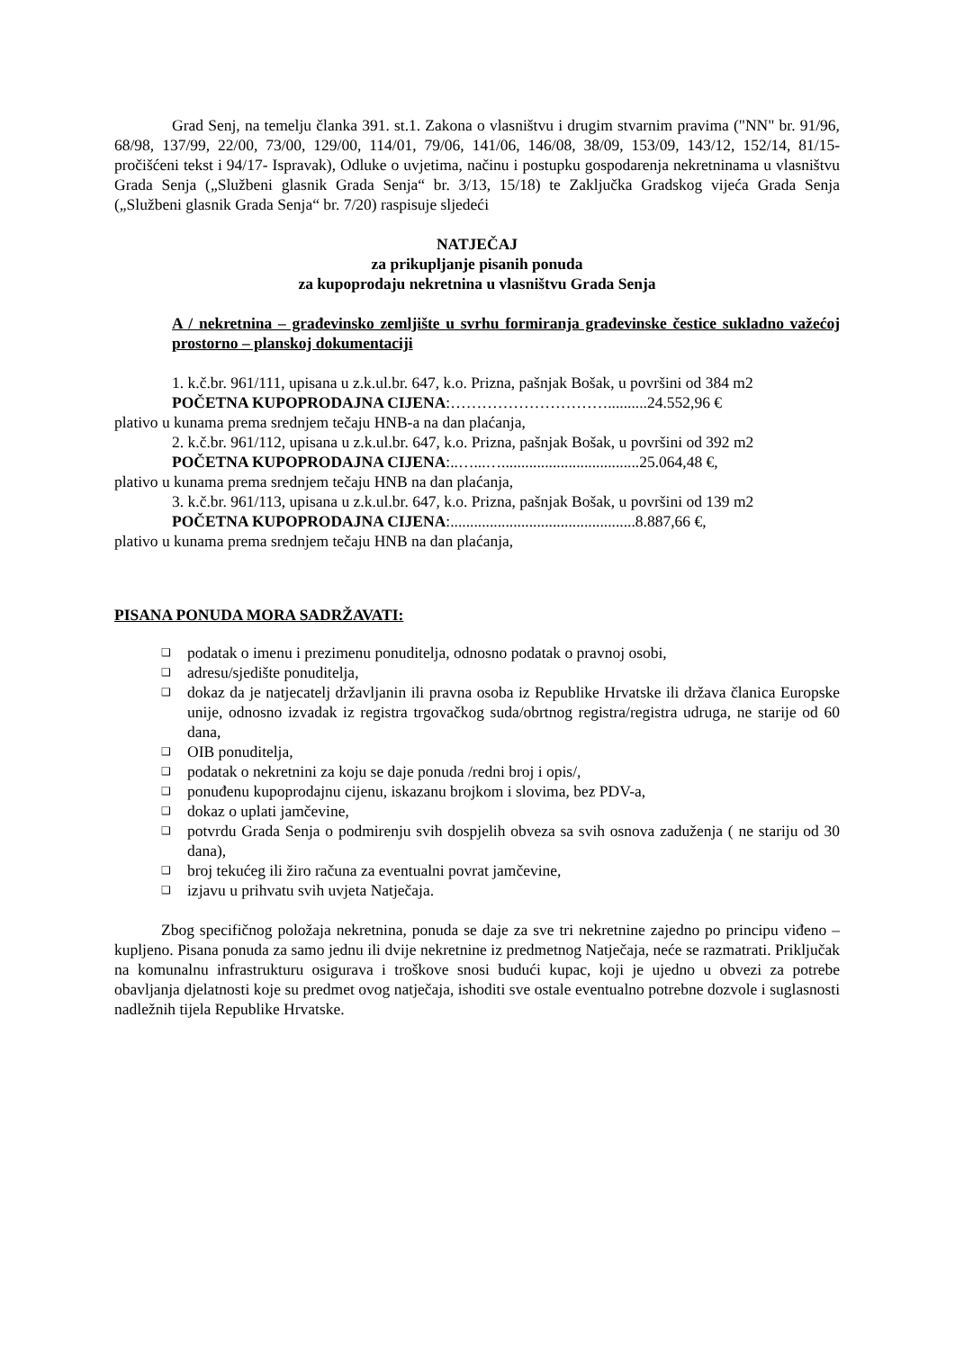Grad Senj, na temelju članka 391. st.1. Zakona o vlasništvu i drugim stvarnim pravima ("NN" br. 91/96, 68/98, 137/99, 22/00, 73/00, 129/00, 114/01, 79/06, 141/06, 146/08, 38/09, 153/09, 143/12, 152/14, 81/15- pročišćeni tekst i 94/17- Ispravak), Odluke o uvjetima, načinu i postupku gospodarenja nekretninama u vlasništvu Grada Senja („Službeni glasnik Grada Senja“ br. 3/13, 15/18) te Zaključka Gradskog vijeća Grada Senja („Službeni glasnik Grada Senja“ br. 7/20) raspisuje sljedeći
NATJEČAJ
za prikupljanje pisanih ponuda
za kupoprodaju nekretnina u vlasništvu Grada Senja
A / nekretnina – građevinsko zemljište u svrhu formiranja građevinske čestice sukladno važećoj prostorno – planskoj dokumentaciji
1. k.č.br. 961/111, upisana u z.k.ul.br. 647, k.o. Prizna, pašnjak Bošak, u površini od 384 m2
POČETNA KUPOPRODAJNA CIJENA:…………………………..........24.552,96 €
plativo u kunama prema srednjem tečaju HNB-a na dan plaćanja,
2. k.č.br. 961/112, upisana u z.k.ul.br. 647, k.o. Prizna, pašnjak Bošak, u površini od 392 m2
POČETNA KUPOPRODAJNA CIJENA:..…...…...................................25.064,48 €,
plativo u kunama prema srednjem tečaju HNB na dan plaćanja,
3. k.č.br. 961/113, upisana u z.k.ul.br. 647, k.o. Prizna, pašnjak Bošak, u površini od 139 m2
POČETNA KUPOPRODAJNA CIJENA:...............................................8.887,66 €,
plativo u kunama prema srednjem tečaju HNB na dan plaćanja,
PISANA PONUDA MORA SADRŽAVATI:
❑ podatak o imenu i prezimenu ponuditelja, odnosno podatak o pravnoj osobi,
❑ adresu/sjedište ponuditelja,
❑ dokaz da je natjecatelj državljanin ili pravna osoba iz Republike Hrvatske ili država članica Europske unije, odnosno izvadak iz registra trgovačkog suda/obrtnog registra/registra udruga, ne starije od 60 dana,
❑ OIB ponuditelja,
❑ podatak o nekretnini za koju se daje ponuda /redni broj i opis/,
❑ ponuđenu kupoprodajnu cijenu, iskazanu brojkom i slovima, bez PDV-a,
❑ dokaz o uplati jamčevine,
❑ potvrdu Grada Senja o podmirenju svih dospjelih obveza sa svih osnova zaduženja ( ne stariju od 30 dana),
❑ broj tekućeg ili žiro računa za eventualni povrat jamčevine,
❑ izjavu u prihvatu svih uvjeta Natječaja.
Zbog specifičnog položaja nekretnina, ponuda se daje za sve tri nekretnine zajedno po principu viđeno – kupljeno. Pisana ponuda za samo jednu ili dvije nekretnine iz predmetnog Natječaja, neće se razmatrati. Priključak na komunalnu infrastrukturu osigurava i troškove snosi budući kupac, koji je ujedno u obvezi za potrebe obavljanja djelatnosti koje su predmet ovog natječaja, ishoditi sve ostale eventualno potrebne dozvole i suglasnosti nadležnih tijela Republike Hrvatske.